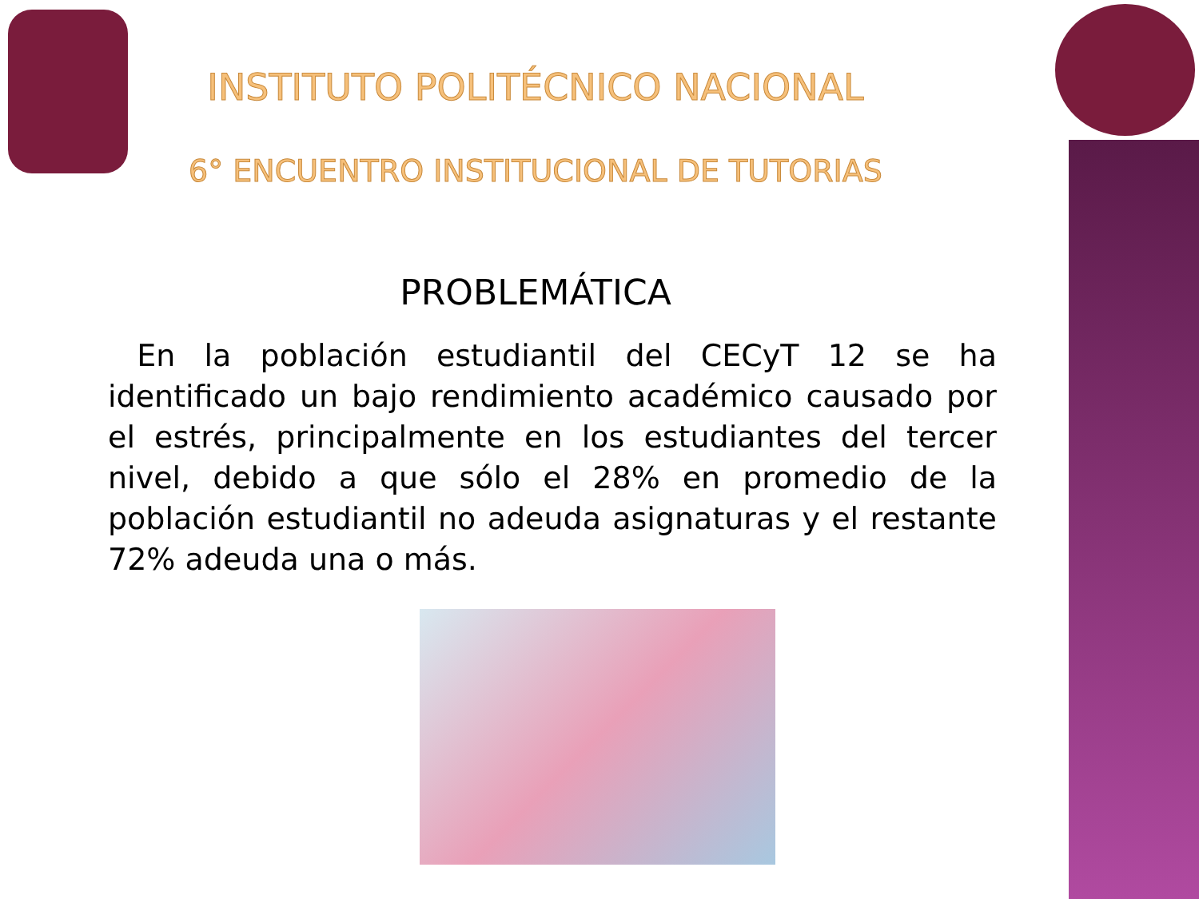INSTITUTO POLITÉCNICO NACIONAL
6° ENCUENTRO INSTITUCIONAL DE TUTORIAS
PROBLEMÁTICA
En la población estudiantil del CECyT 12 se ha identificado un bajo rendimiento académico causado por el estrés, principalmente en los estudiantes del tercer nivel, debido a que sólo el 28% en promedio de la población estudiantil no adeuda asignaturas y el restante 72% adeuda una o más.